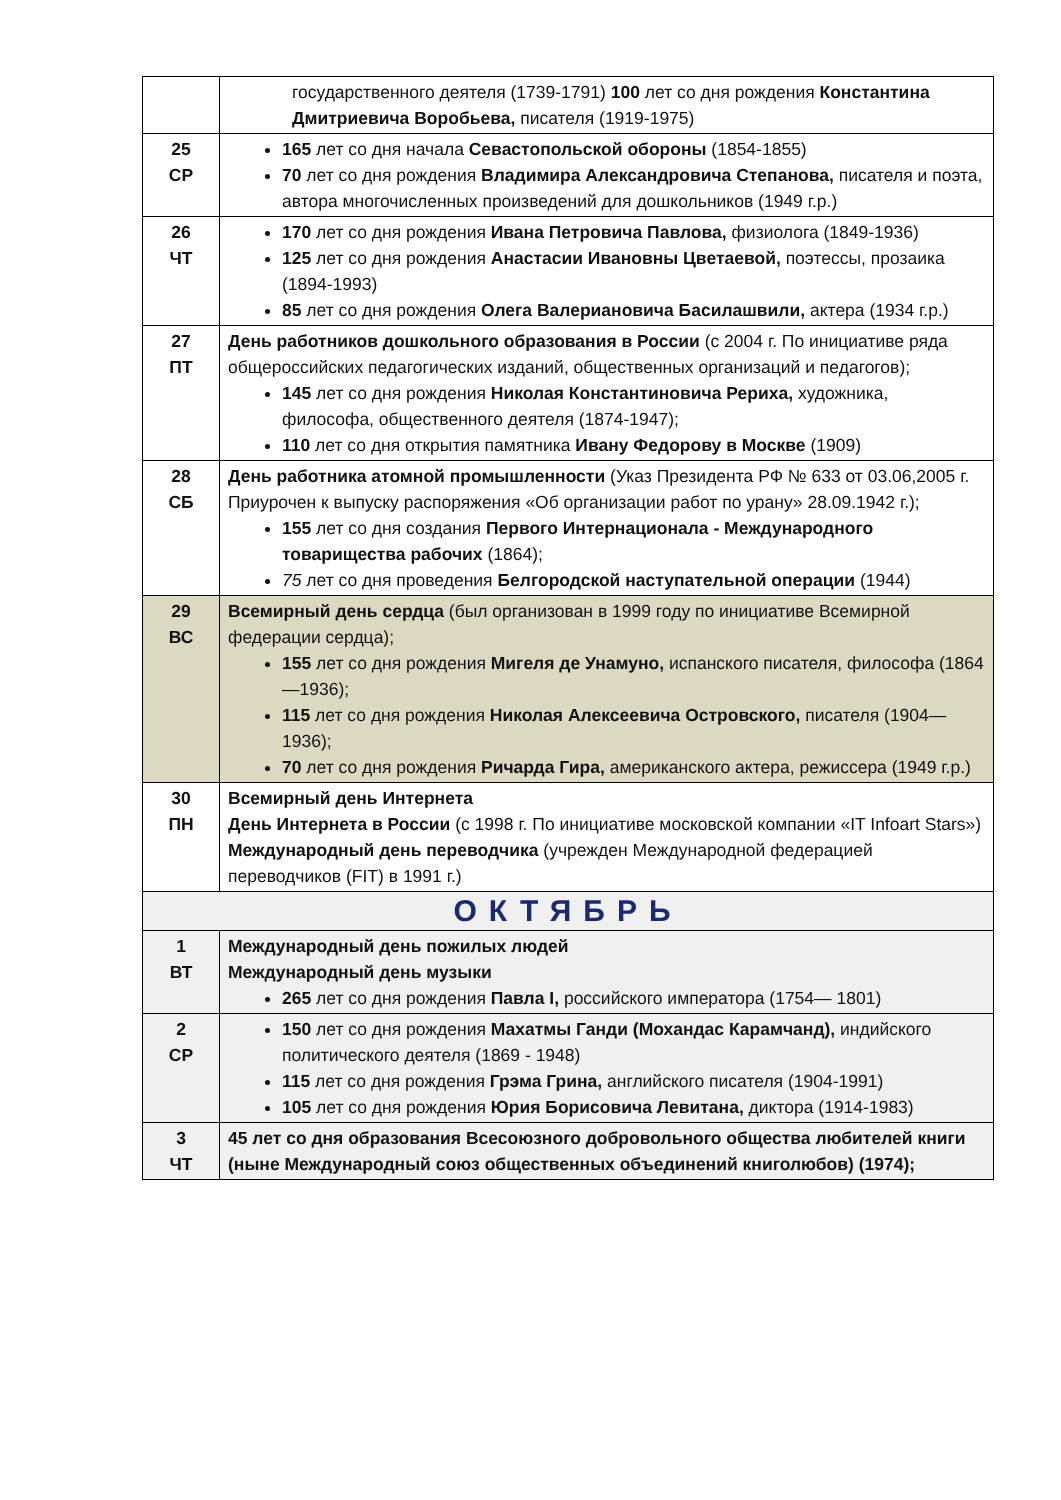| | государственного деятеля (1739-1791) 100 лет со дня рождения Константина Дмитриевича Воробьева, писателя (1919-1975) |
| 25 СР | 165 лет со дня начала Севастопольской обороны (1854-1855) 70 лет со дня рождения Владимира Александровича Степанова, писателя и поэта, автора многочисленных произведений для дошкольников (1949 г.р.) |
| 26 ЧТ | 170 лет со дня рождения Ивана Петровича Павлова, физиолога (1849-1936) 125 лет со дня рождения Анастасии Ивановны Цветаевой, поэтессы, прозаика (1894-1993) 85 лет со дня рождения Олега Валериановича Басилашвили, актера (1934 г.р.) |
| 27 ПТ | День работников дошкольного образования в России (с 2004 г. По инициативе ряда общероссийских педагогических изданий, общественных организаций и педагогов); 145 лет со дня рождения Николая Константиновича Рериха, художника, философа, общественного деятеля (1874-1947); 110 лет со дня открытия памятника Ивану Федорову в Москве (1909) |
| 28 СБ | День работника атомной промышленности (Указ Президента РФ № 633 от 03.06,2005 г. Приурочен к выпуску распоряжения «Об организации работ по урану» 28.09.1942 г.); 155 лет со дня создания Первого Интернационала - Международного товарищества рабочих (1864); 75 лет со дня проведения Белгородской наступательной операции (1944) |
| 29 ВС | Всемирный день сердца (был организован в 1999 году по инициативе Всемирной федерации сердца); 155 лет со дня рождения Мигеля де Унамуно, испанского писателя, философа (1864—1936); 115 лет со дня рождения Николая Алексеевича Островского, писателя (1904—1936); 70 лет со дня рождения Ричарда Гира, американского актера, режиссера (1949 г.р.) |
| 30 ПН | Всемирный день Интернета День Интернета в России (с 1998 г. По инициативе московской компании «IT Infoart Stars») Международный день переводчика (учрежден Международной федерацией переводчиков (FIT) в 1991 г.) |
| ОКТЯБРЬ | |
| 1 ВТ | Международный день пожилых людей Международный день музыки 265 лет со дня рождения Павла I, российского императора (1754— 1801) |
| 2 СР | 150 лет со дня рождения Махатмы Ганди (Мохандас Карамчанд), индийского политического деятеля (1869 - 1948) 115 лет со дня рождения Грэма Грина, английского писателя (1904-1991) 105 лет со дня рождения Юрия Борисовича Левитана, диктора (1914-1983) |
| 3 ЧТ | 45 лет со дня образования Всесоюзного добровольного общества любителей книги (ныне Международный союз общественных объединений книголюбов) (1974); |